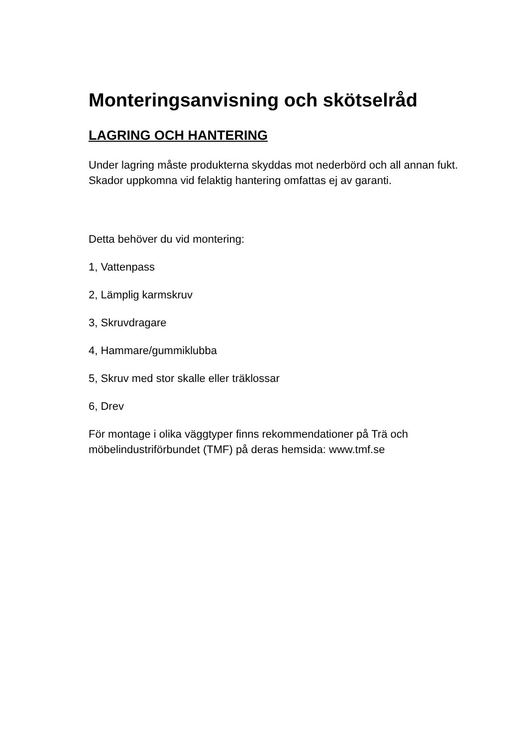Monteringsanvisning och skötselråd
LAGRING OCH HANTERING
Under lagring måste produkterna skyddas mot nederbörd och all annan fukt. Skador uppkomna vid felaktig hantering omfattas ej av garanti.
Detta behöver du vid montering:
1, Vattenpass
2, Lämplig karmskruv
3, Skruvdragare
4, Hammare/gummiklubba
5, Skruv med stor skalle eller träklossar
6, Drev
För montage i olika väggtyper finns rekommendationer på Trä och möbelindustriförbundet (TMF) på deras hemsida: www.tmf.se